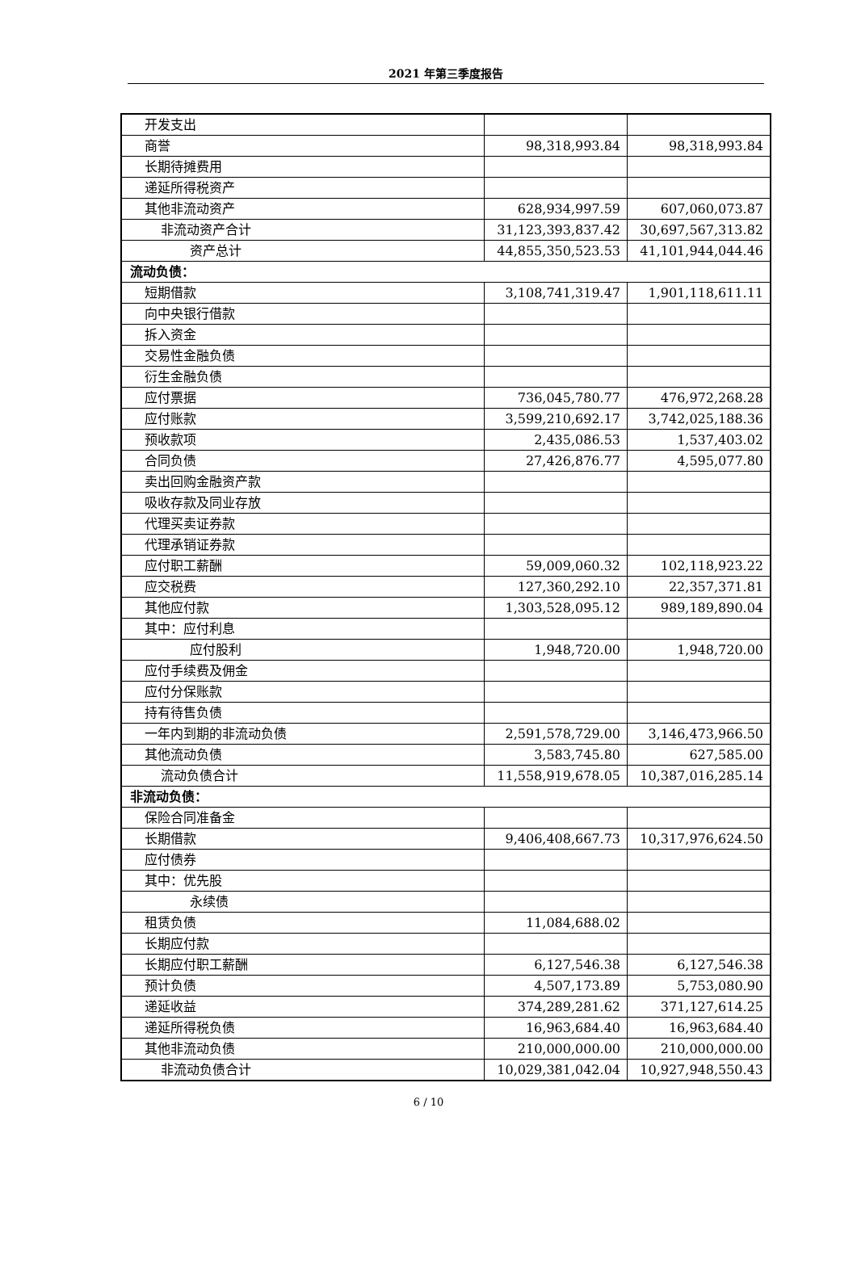2021 年第三季度报告
| 开发支出 | | |
| 商誉 | 98,318,993.84 | 98,318,993.84 |
| 长期待摊费用 | | |
| 递延所得税资产 | | |
| 其他非流动资产 | 628,934,997.59 | 607,060,073.87 |
| 非流动资产合计 | 31,123,393,837.42 | 30,697,567,313.82 |
| 资产总计 | 44,855,350,523.53 | 41,101,944,044.46 |
| 流动负债： | | |
| 短期借款 | 3,108,741,319.47 | 1,901,118,611.11 |
| 向中央银行借款 | | |
| 拆入资金 | | |
| 交易性金融负债 | | |
| 衍生金融负债 | | |
| 应付票据 | 736,045,780.77 | 476,972,268.28 |
| 应付账款 | 3,599,210,692.17 | 3,742,025,188.36 |
| 预收款项 | 2,435,086.53 | 1,537,403.02 |
| 合同负债 | 27,426,876.77 | 4,595,077.80 |
| 卖出回购金融资产款 | | |
| 吸收存款及同业存放 | | |
| 代理买卖证券款 | | |
| 代理承销证券款 | | |
| 应付职工薪酬 | 59,009,060.32 | 102,118,923.22 |
| 应交税费 | 127,360,292.10 | 22,357,371.81 |
| 其他应付款 | 1,303,528,095.12 | 989,189,890.04 |
| 其中：应付利息 | | |
| 应付股利 | 1,948,720.00 | 1,948,720.00 |
| 应付手续费及佣金 | | |
| 应付分保账款 | | |
| 持有待售负债 | | |
| 一年内到期的非流动负债 | 2,591,578,729.00 | 3,146,473,966.50 |
| 其他流动负债 | 3,583,745.80 | 627,585.00 |
| 流动负债合计 | 11,558,919,678.05 | 10,387,016,285.14 |
| 非流动负债： | | |
| 保险合同准备金 | | |
| 长期借款 | 9,406,408,667.73 | 10,317,976,624.50 |
| 应付债券 | | |
| 其中：优先股 | | |
| 永续债 | | |
| 租赁负债 | 11,084,688.02 | |
| 长期应付款 | | |
| 长期应付职工薪酬 | 6,127,546.38 | 6,127,546.38 |
| 预计负债 | 4,507,173.89 | 5,753,080.90 |
| 递延收益 | 374,289,281.62 | 371,127,614.25 |
| 递延所得税负债 | 16,963,684.40 | 16,963,684.40 |
| 其他非流动负债 | 210,000,000.00 | 210,000,000.00 |
| 非流动负债合计 | 10,029,381,042.04 | 10,927,948,550.43 |
6 / 10